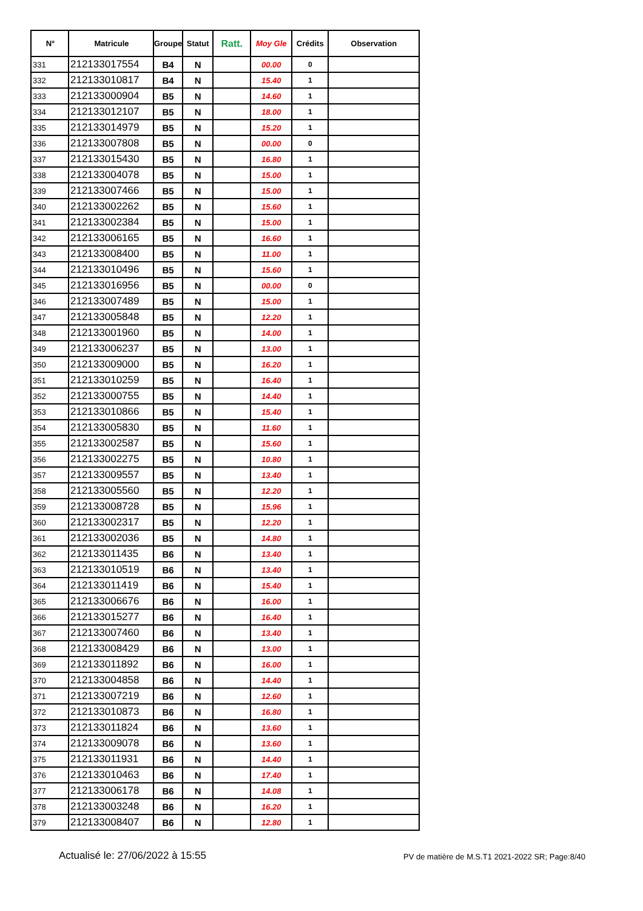| N° | Matricule | Groupe | Statut | Ratt. | Moy Gle | Crédits | Observation |
| --- | --- | --- | --- | --- | --- | --- | --- |
| 331 | 212133017554 | B4 | N | | 00.00 | 0 | |
| 332 | 212133010817 | B4 | N | | 15.40 | 1 | |
| 333 | 212133000904 | B5 | N | | 14.60 | 1 | |
| 334 | 212133012107 | B5 | N | | 18.00 | 1 | |
| 335 | 212133014979 | B5 | N | | 15.20 | 1 | |
| 336 | 212133007808 | B5 | N | | 00.00 | 0 | |
| 337 | 212133015430 | B5 | N | | 16.80 | 1 | |
| 338 | 212133004078 | B5 | N | | 15.00 | 1 | |
| 339 | 212133007466 | B5 | N | | 15.00 | 1 | |
| 340 | 212133002262 | B5 | N | | 15.60 | 1 | |
| 341 | 212133002384 | B5 | N | | 15.00 | 1 | |
| 342 | 212133006165 | B5 | N | | 16.60 | 1 | |
| 343 | 212133008400 | B5 | N | | 11.00 | 1 | |
| 344 | 212133010496 | B5 | N | | 15.60 | 1 | |
| 345 | 212133016956 | B5 | N | | 00.00 | 0 | |
| 346 | 212133007489 | B5 | N | | 15.00 | 1 | |
| 347 | 212133005848 | B5 | N | | 12.20 | 1 | |
| 348 | 212133001960 | B5 | N | | 14.00 | 1 | |
| 349 | 212133006237 | B5 | N | | 13.00 | 1 | |
| 350 | 212133009000 | B5 | N | | 16.20 | 1 | |
| 351 | 212133010259 | B5 | N | | 16.40 | 1 | |
| 352 | 212133000755 | B5 | N | | 14.40 | 1 | |
| 353 | 212133010866 | B5 | N | | 15.40 | 1 | |
| 354 | 212133005830 | B5 | N | | 11.60 | 1 | |
| 355 | 212133002587 | B5 | N | | 15.60 | 1 | |
| 356 | 212133002275 | B5 | N | | 10.80 | 1 | |
| 357 | 212133009557 | B5 | N | | 13.40 | 1 | |
| 358 | 212133005560 | B5 | N | | 12.20 | 1 | |
| 359 | 212133008728 | B5 | N | | 15.96 | 1 | |
| 360 | 212133002317 | B5 | N | | 12.20 | 1 | |
| 361 | 212133002036 | B5 | N | | 14.80 | 1 | |
| 362 | 212133011435 | B6 | N | | 13.40 | 1 | |
| 363 | 212133010519 | B6 | N | | 13.40 | 1 | |
| 364 | 212133011419 | B6 | N | | 15.40 | 1 | |
| 365 | 212133006676 | B6 | N | | 16.00 | 1 | |
| 366 | 212133015277 | B6 | N | | 16.40 | 1 | |
| 367 | 212133007460 | B6 | N | | 13.40 | 1 | |
| 368 | 212133008429 | B6 | N | | 13.00 | 1 | |
| 369 | 212133011892 | B6 | N | | 16.00 | 1 | |
| 370 | 212133004858 | B6 | N | | 14.40 | 1 | |
| 371 | 212133007219 | B6 | N | | 12.60 | 1 | |
| 372 | 212133010873 | B6 | N | | 16.80 | 1 | |
| 373 | 212133011824 | B6 | N | | 13.60 | 1 | |
| 374 | 212133009078 | B6 | N | | 13.60 | 1 | |
| 375 | 212133011931 | B6 | N | | 14.40 | 1 | |
| 376 | 212133010463 | B6 | N | | 17.40 | 1 | |
| 377 | 212133006178 | B6 | N | | 14.08 | 1 | |
| 378 | 212133003248 | B6 | N | | 16.20 | 1 | |
| 379 | 212133008407 | B6 | N | | 12.80 | 1 | |
Actualisé le: 27/06/2022 à 15:55 PV de matière de M.S.T1 2021-2022 SR; Page:8/40